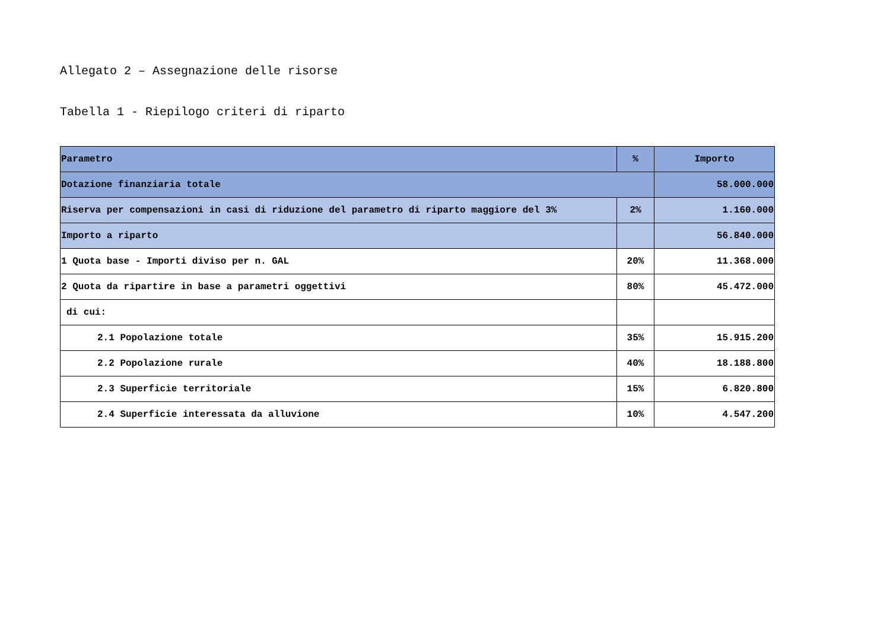Allegato 2 – Assegnazione delle risorse
Tabella 1 - Riepilogo criteri di riparto
| Parametro | % | Importo |
| --- | --- | --- |
| Dotazione finanziaria totale | | 58.000.000 |
| Riserva per compensazioni in casi di riduzione del parametro di riparto maggiore del 3% | 2% | 1.160.000 |
| Importo a riparto | | 56.840.000 |
| 1 Quota base - Importi diviso per n. GAL | 20% | 11.368.000 |
| 2 Quota da ripartire in base a parametri oggettivi | 80% | 45.472.000 |
| di cui: | | |
| 2.1 Popolazione totale | 35% | 15.915.200 |
| 2.2 Popolazione rurale | 40% | 18.188.800 |
| 2.3 Superficie territoriale | 15% | 6.820.800 |
| 2.4 Superficie interessata da alluvione | 10% | 4.547.200 |